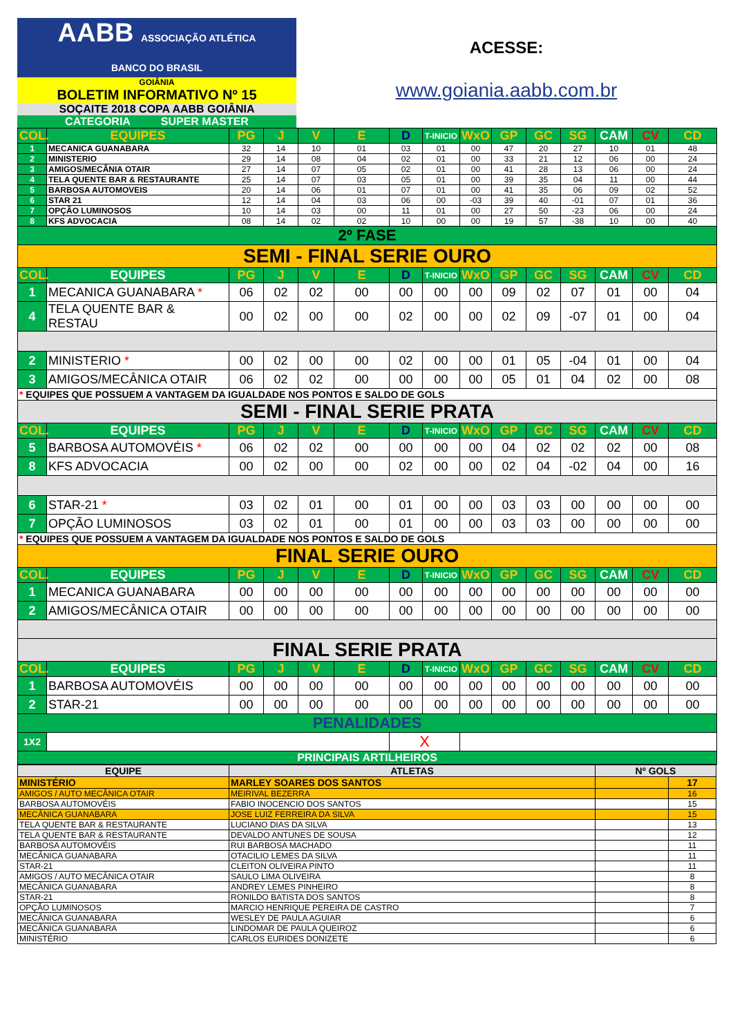| AABB ASSOCIAÇÃO ATLÉTICA BANCO DO BRASIL | ACESSE: |
| GOIÂNIA | www.goiania.aabb.com.br |
| BOLETIM INFORMATIVO Nº 15 | |
| SOÇAITE 2018 COPA AABB GOIÂNIA | |
| CATEGORIA SUPER MASTER | |
| COL. | EQUIPES | PG | J | V | E | D | T-INICIO | WxO | GP | GC | SG | CAM | CV | CD |
| --- | --- | --- | --- | --- | --- | --- | --- | --- | --- | --- | --- | --- | --- | --- |
| 1 | MECANICA GUANABARA | 32 | 14 | 10 | 01 | 03 | 01 | 00 | 47 | 20 | 27 | 10 | 01 | 48 |
| 2 | MINISTERIO | 29 | 14 | 08 | 04 | 02 | 01 | 00 | 33 | 21 | 12 | 06 | 00 | 24 |
| 3 | AMIGOS/MECÂNIA OTAIR | 27 | 14 | 07 | 05 | 02 | 01 | 00 | 41 | 28 | 13 | 06 | 00 | 24 |
| 4 | TELA QUENTE BAR & RESTAURANTE | 25 | 14 | 07 | 03 | 05 | 01 | 00 | 39 | 35 | 04 | 11 | 00 | 44 |
| 5 | BARBOSA AUTOMOVEIS | 20 | 14 | 06 | 01 | 07 | 01 | 00 | 41 | 35 | 06 | 09 | 02 | 52 |
| 6 | STAR 21 | 12 | 14 | 04 | 03 | 06 | 00 | -03 | 39 | 40 | -01 | 07 | 01 | 36 |
| 7 | OPÇÃO LUMINOSOS | 10 | 14 | 03 | 00 | 11 | 01 | 00 | 27 | 50 | -23 | 06 | 00 | 24 |
| 8 | KFS ADVOCACIA | 08 | 14 | 02 | 02 | 10 | 00 | 00 | 19 | 57 | -38 | 10 | 00 | 40 |
| 2º FASE | | | | | | | | | | | | | | |
| SEMI - FINAL SERIE OURO | | | | | | | | | | | | | | |
| COL. | EQUIPES | PG | J | V | E | D | T-INICIO | WxO | GP | GC | SG | CAM | CV | CD |
| 1 | MECANICA GUANABARA * | 06 | 02 | 02 | 00 | 00 | 00 | 00 | 09 | 02 | 07 | 01 | 00 | 04 |
| 4 | TELA QUENTE BAR & RESTAU | 00 | 02 | 00 | 00 | 02 | 00 | 00 | 02 | 09 | -07 | 01 | 00 | 04 |
| 2 | MINISTERIO * | 00 | 02 | 00 | 00 | 02 | 00 | 00 | 01 | 05 | -04 | 01 | 00 | 04 |
| 3 | AMIGOS/MECÂNICA OTAIR | 06 | 02 | 02 | 00 | 00 | 00 | 00 | 05 | 01 | 04 | 02 | 00 | 08 |
| * EQUIPES QUE POSSUEM A VANTAGEM DA IGUALDADE NOS PONTOS E SALDO DE GOLS | | | | | | | | | | | | | | |
| SEMI - FINAL SERIE PRATA | | | | | | | | | | | | | | |
| COL. | EQUIPES | PG | J | V | E | D | T-INICIO | WxO | GP | GC | SG | CAM | CV | CD |
| 5 | BARBOSA AUTOMOVÉIS * | 06 | 02 | 02 | 00 | 00 | 00 | 00 | 04 | 02 | 02 | 02 | 00 | 08 |
| 8 | KFS ADVOCACIA | 00 | 02 | 00 | 00 | 02 | 00 | 00 | 02 | 04 | -02 | 04 | 00 | 16 |
| 6 | STAR-21 * | 03 | 02 | 01 | 00 | 01 | 00 | 00 | 03 | 03 | 00 | 00 | 00 | 00 |
| 7 | OPÇÃO LUMINOSOS | 03 | 02 | 01 | 00 | 01 | 00 | 00 | 03 | 03 | 00 | 00 | 00 | 00 |
| * EQUIPES QUE POSSUEM A VANTAGEM DA IGUALDADE NOS PONTOS E SALDO DE GOLS | | | | | | | | | | | | | | |
| FINAL SERIE OURO | | | | | | | | | | | | | | |
| COL. | EQUIPES | PG | J | V | E | D | T-INICIO | WxO | GP | GC | SG | CAM | CV | CD |
| 1 | MECANICA GUANABARA | 00 | 00 | 00 | 00 | 00 | 00 | 00 | 00 | 00 | 00 | 00 | 00 | 00 |
| 2 | AMIGOS/MECÂNICA OTAIR | 00 | 00 | 00 | 00 | 00 | 00 | 00 | 00 | 00 | 00 | 00 | 00 | 00 |
| FINAL SERIE PRATA | | | | | | | | | | | | | | |
| COL. | EQUIPES | PG | J | V | E | D | T-INICIO | WxO | GP | GC | SG | CAM | CV | CD |
| 1 | BARBOSA AUTOMOVÉIS | 00 | 00 | 00 | 00 | 00 | 00 | 00 | 00 | 00 | 00 | 00 | 00 | 00 |
| 2 | STAR-21 | 00 | 00 | 00 | 00 | 00 | 00 | 00 | 00 | 00 | 00 | 00 | 00 | 00 |
| PENALIDADES | | | | | | | | | | | | | | |
| 1X2 | | | | | | X | | | | | | | | |
| PRINCIPAIS ARTILHEIROS | | | | | | | | | | | | | | |
| EQUIPE | ATLETAS | Nº GOLS | |
| MINISTÉRIO | MARLEY SOARES DOS SANTOS | | 17 |
| AMIGOS / AUTO MECÂNICA OTAIR | MEIRIVAL BEZERRA | | 16 |
| BARBOSA AUTOMOVÉIS | FABIO INOCENCIO DOS SANTOS | | 15 |
| MECÂNICA GUANABARA | JOSE LUIZ FERREIRA DA SILVA | | 15 |
| TELA QUENTE BAR & RESTAURANTE | LUCIANO DIAS DA SILVA | | 13 |
| TELA QUENTE BAR & RESTAURANTE | DEVALDO ANTUNES DE SOUSA | | 12 |
| BARBOSA AUTOMOVÉIS | RUI BARBOSA MACHADO | | 11 |
| MECÂNICA GUANABARA | OTACILIO LEMES DA SILVA | | 11 |
| STAR-21 | CLEITON OLIVEIRA PINTO | | 11 |
| AMIGOS / AUTO MECÂNICA OTAIR | SAULO LIMA OLIVEIRA | | 8 |
| MECÂNICA GUANABARA | ANDREY LEMES PINHEIRO | | 8 |
| STAR-21 | RONILDO BATISTA DOS SANTOS | | 8 |
| OPÇÃO LUMINOSOS | MARCIO HENRIQUE PEREIRA DE CASTRO | | 7 |
| MECÂNICA GUANABARA | WESLEY DE PAULA AGUIAR | | 6 |
| MECÂNICA GUANABARA | LINDOMAR DE PAULA QUEIROZ | | 6 |
| MINISTÉRIO | CARLOS EURIDES DONIZETE | | 6 |